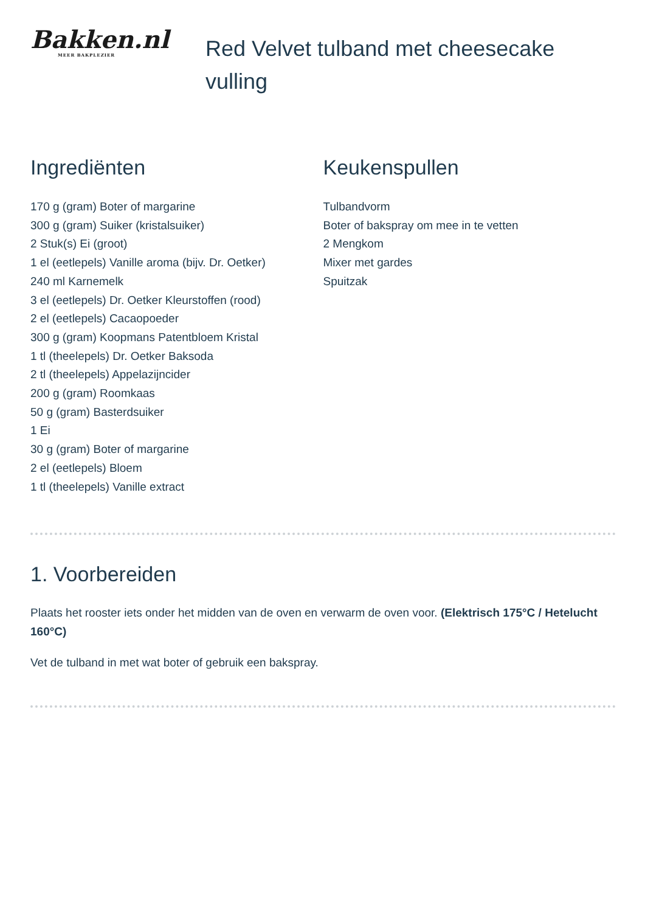Bakken.nl
MEER BAKPLEZIER
Red Velvet tulband met cheesecake vulling
Ingrediënten
170 g (gram) Boter of margarine
300 g (gram) Suiker (kristalsuiker)
2 Stuk(s) Ei (groot)
1 el (eetlepels) Vanille aroma (bijv. Dr. Oetker)
240 ml Karnemelk
3 el (eetlepels) Dr. Oetker Kleurstoffen (rood)
2 el (eetlepels) Cacaopoeder
300 g (gram) Koopmans Patentbloem Kristal
1 tl (theelepels) Dr. Oetker Baksoda
2 tl (theelepels) Appelazijncider
200 g (gram) Roomkaas
50 g (gram) Basterdsuiker
1 Ei
30 g (gram) Boter of margarine
2 el (eetlepels) Bloem
1 tl (theelepels) Vanille extract
Keukenspullen
Tulbandvorm
Boter of bakspray om mee in te vetten
2 Mengkom
Mixer met gardes
Spuitzak
1. Voorbereiden
Plaats het rooster iets onder het midden van de oven en verwarm de oven voor. (Elektrisch 175°C / Hetelucht 160°C)
Vet de tulband in met wat boter of gebruik een bakspray.